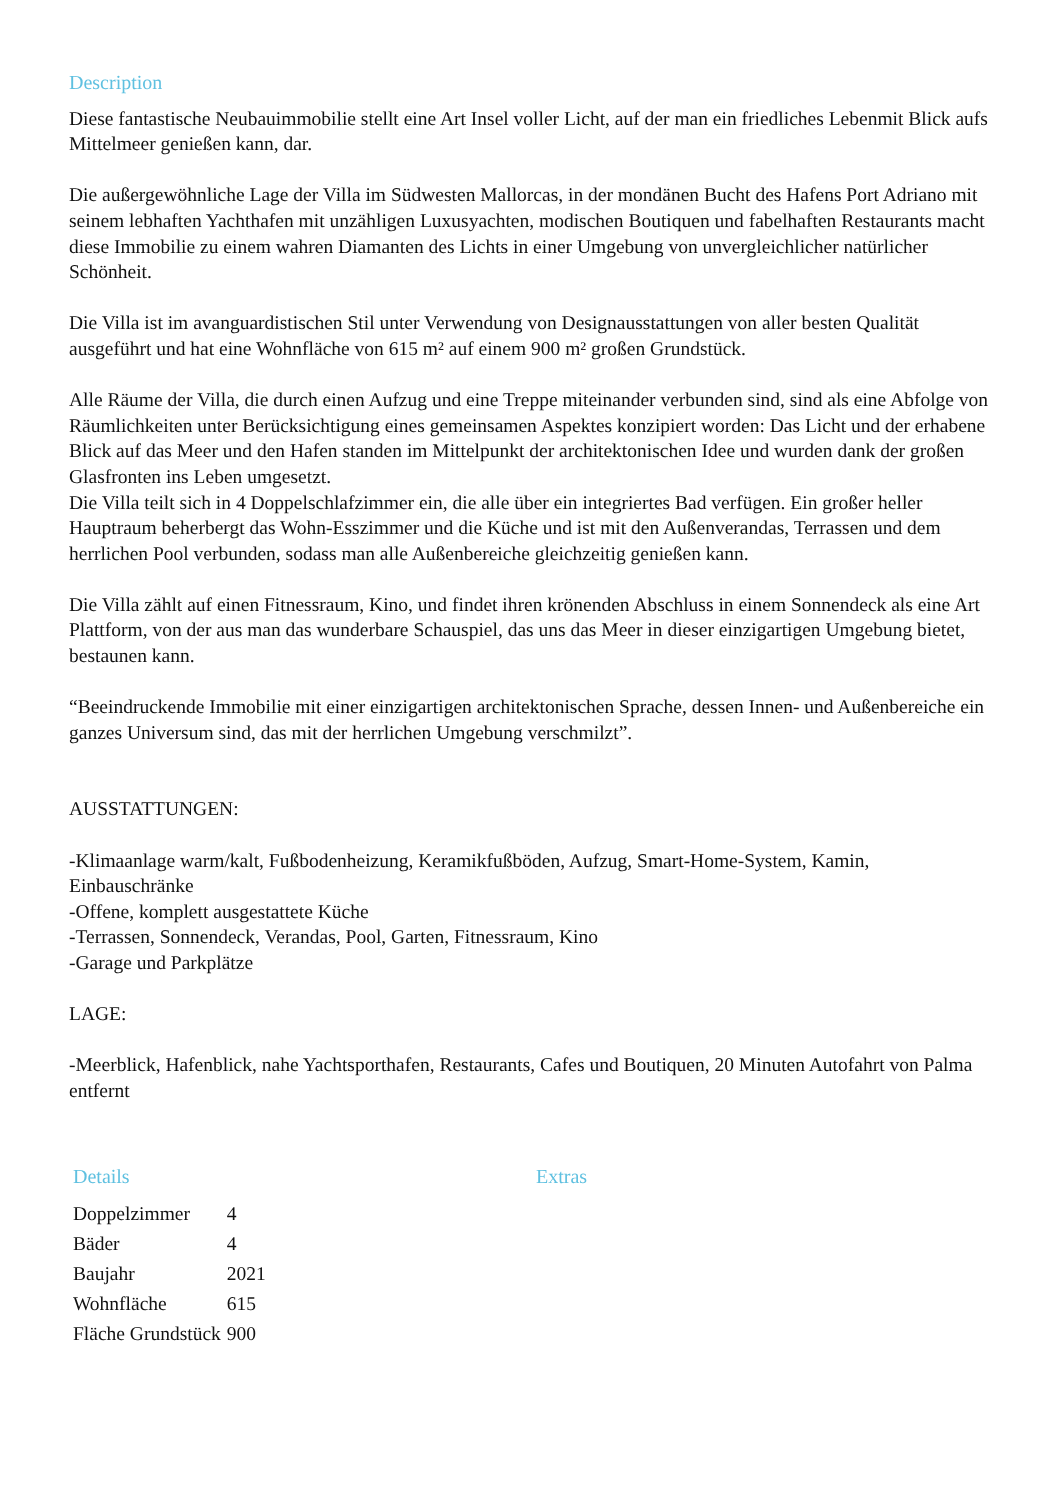Description
Diese fantastische Neubauimmobilie stellt eine Art Insel voller Licht, auf der man ein friedliches Lebenmit Blick aufs Mittelmeer genießen kann, dar.
Die außergewöhnliche Lage der Villa im Südwesten Mallorcas, in der mondänen Bucht des Hafens Port Adriano mit seinem lebhaften Yachthafen mit unzähligen Luxusyachten, modischen Boutiquen und fabelhaften Restaurants macht diese Immobilie zu einem wahren Diamanten des Lichts in einer Umgebung von unvergleichlicher natürlicher Schönheit.
Die Villa ist im avanguardistischen Stil unter Verwendung von Designausstattungen von aller besten Qualität ausgeführt und hat eine Wohnfläche von 615 m² auf einem 900 m² großen Grundstück.
Alle Räume der Villa, die durch einen Aufzug und eine Treppe miteinander verbunden sind, sind als eine Abfolge von Räumlichkeiten unter Berücksichtigung eines gemeinsamen Aspektes konzipiert worden: Das Licht und der erhabene Blick auf das Meer und den Hafen standen im Mittelpunkt der architektonischen Idee und wurden dank der großen Glasfronten ins Leben umgesetzt.
Die Villa teilt sich in 4 Doppelschlafzimmer ein, die alle über ein integriertes Bad verfügen. Ein großer heller Hauptraum beherbergt das Wohn-Esszimmer und die Küche und ist mit den Außenverandas, Terrassen und dem herrlichen Pool verbunden, sodass man alle Außenbereiche gleichzeitig genießen kann.
Die Villa zählt auf einen Fitnessraum, Kino, und findet ihren krönenden Abschluss in einem Sonnendeck als eine Art Plattform, von der aus man das wunderbare Schauspiel, das uns das Meer in dieser einzigartigen Umgebung bietet, bestaunen kann.
“Beeindruckende Immobilie mit einer einzigartigen architektonischen Sprache, dessen Innen- und Außenbereiche ein ganzes Universum sind, das mit der herrlichen Umgebung verschmilzt”.
AUSSTATTUNGEN:
-Klimaanlage warm/kalt, Fußbodenheizung, Keramikfußböden, Aufzug, Smart-Home-System, Kamin, Einbauschränke
-Offene, komplett ausgestattete Küche
-Terrassen, Sonnendeck, Verandas, Pool, Garten, Fitnessraum, Kino
-Garage und Parkplätze
LAGE:
-Meerblick, Hafenblick, nahe Yachtsporthafen, Restaurants, Cafes und Boutiquen, 20 Minuten Autofahrt von Palma entfernt
Details
| Doppelzimmer | 4 |
| Bäder | 4 |
| Baujahr | 2021 |
| Wohnfläche | 615 |
| Fläche Grundstück | 900 |
Extras